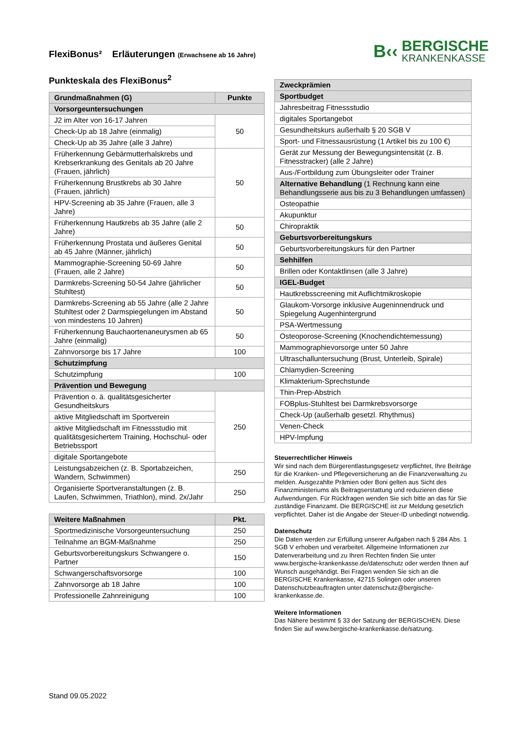FlexiBonus² Erläuterungen (Erwachsene ab 16 Jahre)
B‹‹
BERGISCHE
KRANKENKASSE
Punkteskala des FlexiBonus<sup>2</sup>
| Grundmaßnahmen (G) | Punkte |
| --- | --- |
| Vorsorgeuntersuchungen | |
| J2 im Alter von 16-17 Jahren | 50 |
| Check-Up ab 18 Jahre (einmalig) | |
| Check-Up ab 35 Jahre (alle 3 Jahre) | |
| Früherkennung Gebärmutterhalskrebs und Krebserkrankung des Genitals ab 20 Jahre (Frauen, jährlich) | 50 |
| Früherkennung Brustkrebs ab 30 Jahre (Frauen, jährlich) | |
| HPV-Screening ab 35 Jahre (Frauen, alle 3 Jahre) | |
| Früherkennung Hautkrebs ab 35 Jahre (alle 2 Jahre) | 50 |
| Früherkennung Prostata und äußeres Genital ab 45 Jahre (Männer, jährlich) | 50 |
| Mammographie-Screening 50-69 Jahre (Frauen, alle 2 Jahre) | 50 |
| Darmkrebs-Screening 50-54 Jahre (jährlicher Stuhltest) | 50 |
| Darmkrebs-Screening ab 55 Jahre (alle 2 Jahre Stuhltest oder 2 Darmspiegelungen im Abstand von mindestens 10 Jahren) | 50 |
| Früherkennung Bauchaortenaneurysmen ab 65 Jahre (einmalig) | 50 |
| Zahnvorsorge bis 17 Jahre | 100 |
| Schutzimpfung | |
| Schutzimpfung | 100 |
| Prävention und Bewegung | |
| Prävention o. ä. qualitätsgesicherter Gesundheitskurs | 250 |
| aktive Mitgliedschaft im Sportverein | |
| aktive Mitgliedschaft im Fitnessstudio mit qualitätsgesichertem Training, Hochschul- oder Betriebssport | |
| digitale Sportangebote | |
| Leistungsabzeichen (z. B. Sportabzeichen, Wandern, Schwimmen) | 250 |
| Organisierte Sportveranstaltungen (z. B. Laufen, Schwimmen, Triathlon), mind. 2x/Jahr | 250 |
| Weitere Maßnahmen | Pkt. |
| --- | --- |
| Sportmedizinische Vorsorgeuntersuchung | 250 |
| Teilnahme an BGM-Maßnahme | 250 |
| Geburtsvorbereitungskurs Schwangere o. Partner | 150 |
| Schwangerschaftsvorsorge | 100 |
| Zahnvorsorge ab 18 Jahre | 100 |
| Professionelle Zahnreinigung | 100 |
| Zweckprämien |
| --- |
| Sportbudget |
| Jahresbeitrag Fitnessstudio |
| digitales Sportangebot |
| Gesundheitskurs außerhalb § 20 SGB V |
| Sport- und Fitnessausrüstung (1 Artikel bis zu 100 €) |
| Gerät zur Messung der Bewegungsintensität (z. B. Fitnesstracker) (alle 2 Jahre) |
| Aus-/Fortbildung zum Übungsleiter oder Trainer |
| Alternative Behandlung (1 Rechnung kann eine Behandlungsserie aus bis zu 3 Behandlungen umfassen) |
| Osteopathie |
| Akupunktur |
| Chiropraktik |
| Geburtsvorbereitungskurs |
| Geburtsvorbereitungskurs für den Partner |
| Sehhilfen |
| Brillen oder Kontaktlinsen (alle 3 Jahre) |
| IGEL-Budget |
| Hautkrebsscreening mit Auflichtmikroskopie |
| Glaukom-Vorsorge inklusive Augeninnendruck und Spiegelung Augenhintergrund |
| PSA-Wertmessung |
| Osteoporose-Screening (Knochendichtemessung) |
| Mammographievorsorge unter 50 Jahre |
| Ultraschalluntersuchung (Brust, Unterleib, Spirale) |
| Chlamydien-Screening |
| Klimakterium-Sprechstunde |
| Thin-Prep-Abstrich |
| FOBplus-Stuhltest bei Darmkrebsvorsorge |
| Check-Up (außerhalb gesetzl. Rhythmus) |
| Venen-Check |
| HPV-Impfung |
Steuerrechtlicher Hinweis
Wir sind nach dem Bürgerentlastungsgesetz verpflichtet, Ihre Beiträge für die Kranken- und Pflegeversicherung an die Finanzverwaltung zu melden. Ausgezahlte Prämien oder Boni gelten aus Sicht des Finanzministeriums als Beitragserstattung und reduzieren diese Aufwendungen. Für Rückfragen wenden Sie sich bitte an das für Sie zuständige Finanzamt. Die BERGISCHE ist zur Meldung gesetzlich verpflichtet. Daher ist die Angabe der Steuer-ID unbedingt notwendig.
Datenschutz
Die Daten werden zur Erfüllung unserer Aufgaben nach § 284 Abs. 1 SGB V erhoben und verarbeitet. Allgemeine Informationen zur Datenverarbeitung und zu Ihren Rechten finden Sie unter www.bergische-krankenkasse.de/datenschutz oder werden Ihnen auf Wunsch ausgehändigt. Bei Fragen wenden Sie sich an die BERGISCHE Krankenkasse, 42715 Solingen oder unseren Datenschutzbeauftragten unter datenschutz@bergische-krankenkasse.de.
Weitere Informationen
Das Nähere bestimmt § 33 der Satzung der BERGISCHEN. Diese finden Sie auf www.bergische-krankenkasse.de/satzung.
Stand 09.05.2022